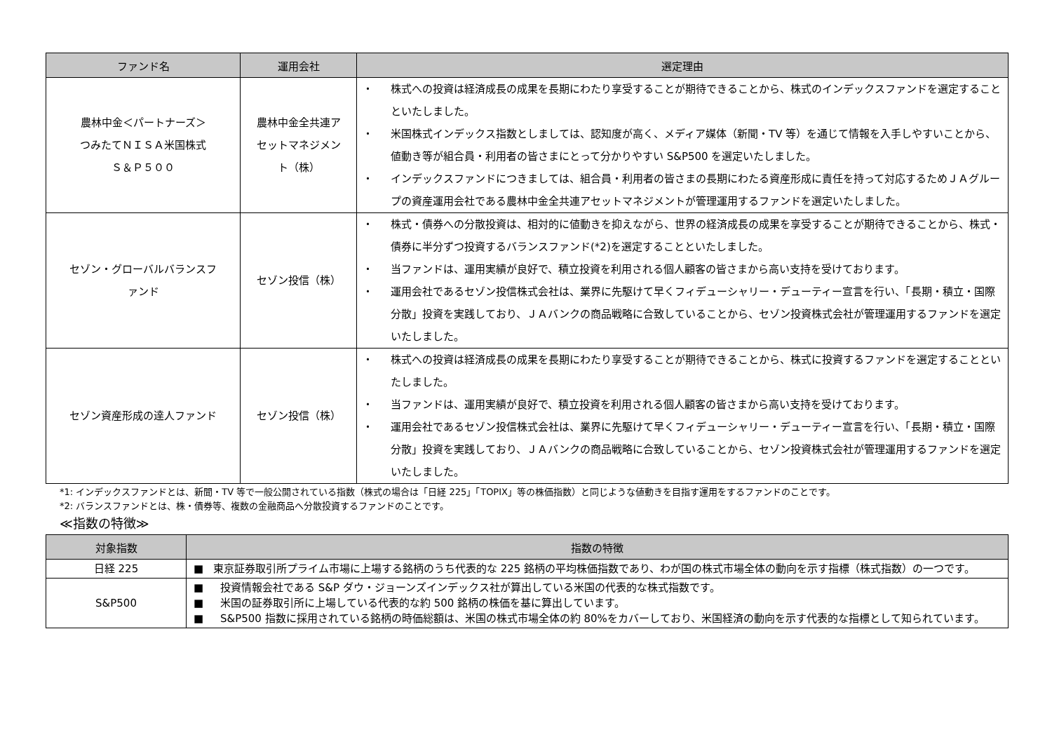| ファンド名 | 運用会社 | 選定理由 |
| --- | --- | --- |
| 農林中金＜パートナーズ＞ つみたてＮＩＳＡ米国株式 Ｓ＆Ｐ５００ | 農林中金全共連ア セットマネジメン ト（株） | ・ 株式への投資は経済成長の成果を長期にわたり享受することが期待できることから、株式のインデックスファンドを選定することといたしました。 ・ 米国株式インデックス指数としましては、認知度が高く、メディア媒体（新聞・TV 等）を通じて情報を入手しやすいことから、値動き等が組合員・利用者の皆さまにとって分かりやすい S&P500 を選定いたしました。 ・ インデックスファンドにつきましては、組合員・利用者の皆さまの長期にわたる資産形成に責任を持って対応するためＪＡグループの資産運用会社である農林中金全共連アセットマネジメントが管理運用するファンドを選定いたしました。 |
| セゾン・グローバルバランスフ ァンド | セゾン投信（株） | ・ 株式・債券への分散投資は、相対的に値動きを抑えながら、世界の経済成長の成果を享受することが期待できることから、株式・債券に半分ずつ投資するバランスファンド(*2)を選定することといたしました。 ・ 当ファンドは、運用実績が良好で、積立投資を利用される個人顧客の皆さまから高い支持を受けております。 ・ 運用会社であるセゾン投信株式会社は、業界に先駆けて早くフィデューシャリー・デューティー宣言を行い、「長期・積立・国際分散」投資を実践しており、ＪＡバンクの商品戦略に合致していることから、セゾン投資株式会社が管理運用するファンドを選定いたしました。 |
| セゾン資産形成の達人ファンド | セゾン投信（株） | ・ 株式への投資は経済成長の成果を長期にわたり享受することが期待できることから、株式に投資するファンドを選定することといたしました。 ・ 当ファンドは、運用実績が良好で、積立投資を利用される個人顧客の皆さまから高い支持を受けております。 ・ 運用会社であるセゾン投信株式会社は、業界に先駆けて早くフィデューシャリー・デューティー宣言を行い、「長期・積立・国際分散」投資を実践しており、ＪＡバンクの商品戦略に合致していることから、セゾン投資株式会社が管理運用するファンドを選定いたしました。 |
*1: インデックスファンドとは、新聞・TV 等で一般公開されている指数（株式の場合は「日経 225」「TOPIX」等の株価指数）と同じような値動きを目指す運用をするファンドのことです。
*2: バランスファンドとは、株・債券等、複数の金融商品へ分散投資するファンドのことです。
≪指数の特徴≫
| 対象指数 | 指数の特徴 |
| --- | --- |
| 日経 225 | ■ 東京証券取引所プライム市場に上場する銘柄のうち代表的な 225 銘柄の平均株価指数であり、わが国の株式市場全体の動向を示す指標（株式指数）の一つです。 |
| S&P500 | ■ 投資情報会社である S&P ダウ・ジョーンズインデックス社が算出している米国の代表的な株式指数です。 ■ 米国の証券取引所に上場している代表的な約 500 銘柄の株価を基に算出しています。 ■ S&P500 指数に採用されている銘柄の時価総額は、米国の株式市場全体の約 80%をカバーしており、米国経済の動向を示す代表的な指標として知られています。 |